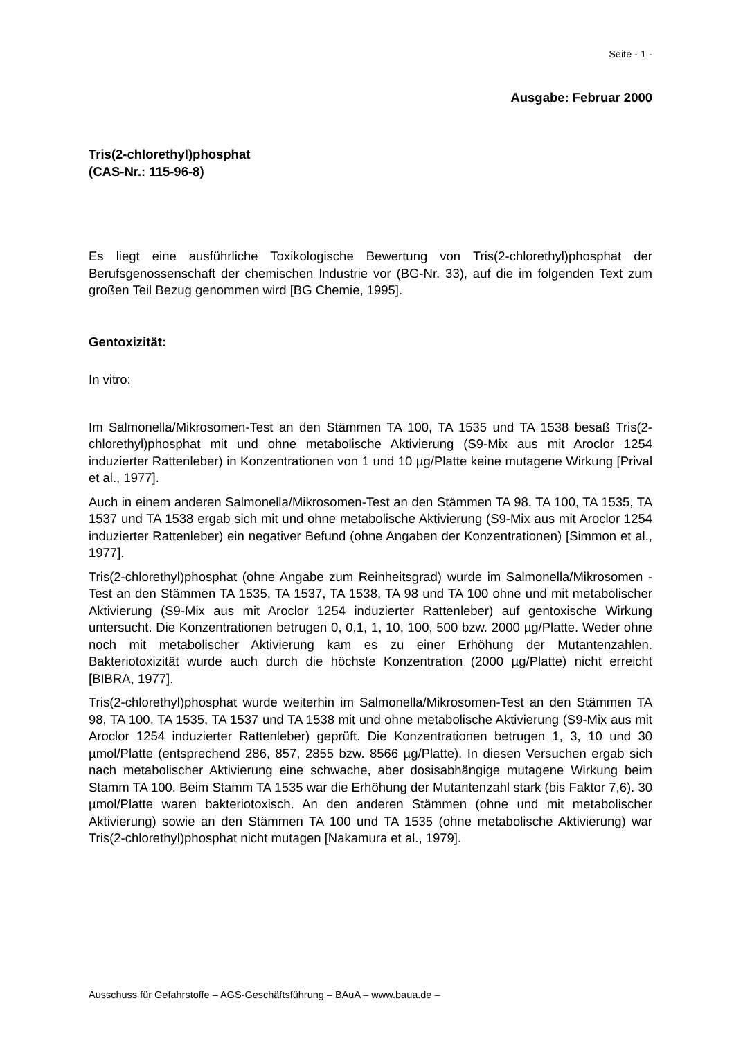Seite - 1 -
Ausgabe: Februar 2000
Tris(2-chlorethyl)phosphat
(CAS-Nr.: 115-96-8)
Es liegt eine ausführliche Toxikologische Bewertung von Tris(2-chlorethyl)phosphat der Berufsgenossenschaft der chemischen Industrie vor (BG-Nr. 33), auf die im folgenden Text zum großen Teil Bezug genommen wird [BG Chemie, 1995].
Gentoxizität:
In vitro:
Im Salmonella/Mikrosomen-Test an den Stämmen TA 100, TA 1535 und TA 1538 besaß Tris(2-chlorethyl)phosphat mit und ohne metabolische Aktivierung (S9-Mix aus mit Aroclor 1254 induzierter Rattenleber) in Konzentrationen von 1 und 10 µg/Platte keine mutagene Wirkung [Prival et al., 1977].
Auch in einem anderen Salmonella/Mikrosomen-Test an den Stämmen TA 98, TA 100, TA 1535, TA 1537 und TA 1538 ergab sich mit und ohne metabolische Aktivierung (S9-Mix aus mit Aroclor 1254 induzierter Rattenleber) ein negativer Befund (ohne Angaben der Konzentrationen) [Simmon et al., 1977].
Tris(2-chlorethyl)phosphat (ohne Angabe zum Reinheitsgrad) wurde im Salmonella/Mikrosomen -Test an den Stämmen TA 1535, TA 1537, TA 1538, TA 98 und TA 100 ohne und mit metabolischer Aktivierung (S9-Mix aus mit Aroclor 1254 induzierter Rattenleber) auf gentoxische Wirkung untersucht. Die Konzentrationen betrugen 0, 0,1, 1, 10, 100, 500 bzw. 2000 µg/Platte. Weder ohne noch mit metabolischer Aktivierung kam es zu einer Erhöhung der Mutantenzahlen. Bakteriotoxizität wurde auch durch die höchste Konzentration (2000 µg/Platte) nicht erreicht [BIBRA, 1977].
Tris(2-chlorethyl)phosphat wurde weiterhin im Salmonella/Mikrosomen-Test an den Stämmen TA 98, TA 100, TA 1535, TA 1537 und TA 1538 mit und ohne metabolische Aktivierung (S9-Mix aus mit Aroclor 1254 induzierter Rattenleber) geprüft. Die Konzentrationen betrugen 1, 3, 10 und 30 µmol/Platte (entsprechend 286, 857, 2855 bzw. 8566 µg/Platte). In diesen Versuchen ergab sich nach metabolischer Aktivierung eine schwache, aber dosisabhängige mutagene Wirkung beim Stamm TA 100. Beim Stamm TA 1535 war die Erhöhung der Mutantenzahl stark (bis Faktor 7,6). 30 µmol/Platte waren bakteriotoxisch. An den anderen Stämmen (ohne und mit metabolischer Aktivierung) sowie an den Stämmen TA 100 und TA 1535 (ohne metabolische Aktivierung) war Tris(2-chlorethyl)phosphat nicht mutagen [Nakamura et al., 1979].
Ausschuss für Gefahrstoffe – AGS-Geschäftsführung – BAuA – www.baua.de –